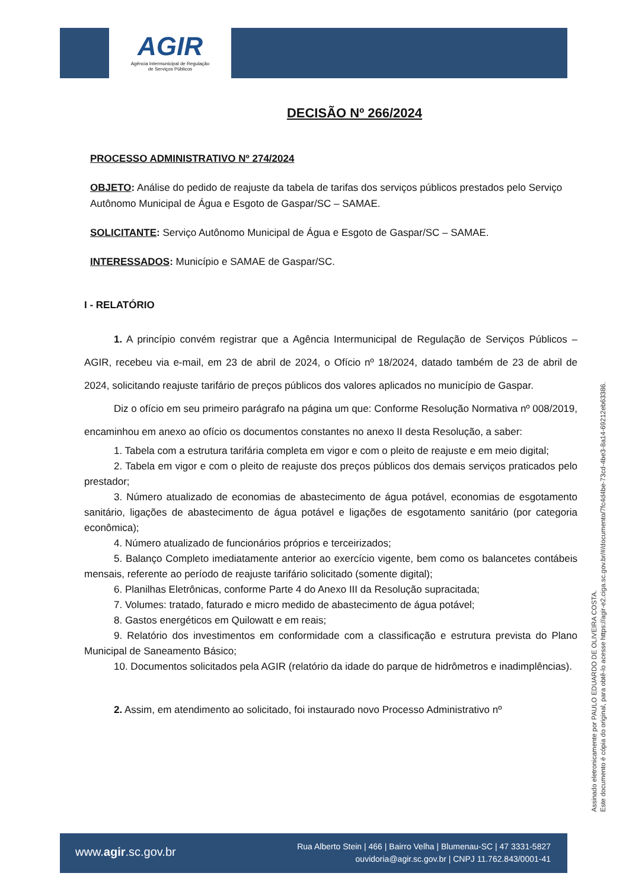AGIR
Agência Intermunicipal de Regulação
de Serviços Públicos
DECISÃO Nº 266/2024
PROCESSO ADMINISTRATIVO Nº 274/2024
OBJETO: Análise do pedido de reajuste da tabela de tarifas dos serviços públicos prestados pelo Serviço Autônomo Municipal de Água e Esgoto de Gaspar/SC – SAMAE.
SOLICITANTE: Serviço Autônomo Municipal de Água e Esgoto de Gaspar/SC – SAMAE.
INTERESSADOS: Município e SAMAE de Gaspar/SC.
I - RELATÓRIO
1. A princípio convém registrar que a Agência Intermunicipal de Regulação de Serviços Públicos – AGIR, recebeu via e-mail, em 23 de abril de 2024, o Ofício nº 18/2024, datado também de 23 de abril de 2024, solicitando reajuste tarifário de preços públicos dos valores aplicados no município de Gaspar.
Diz o ofício em seu primeiro parágrafo na página um que: Conforme Resolução Normativa nº 008/2019, encaminhou em anexo ao ofício os documentos constantes no anexo II desta Resolução, a saber:
1. Tabela com a estrutura tarifária completa em vigor e com o pleito de reajuste e em meio digital;
2. Tabela em vigor e com o pleito de reajuste dos preços públicos dos demais serviços praticados pelo prestador;
3. Número atualizado de economias de abastecimento de água potável, economias de esgotamento sanitário, ligações de abastecimento de água potável e ligações de esgotamento sanitário (por categoria econômica);
4. Número atualizado de funcionários próprios e terceirizados;
5. Balanço Completo imediatamente anterior ao exercício vigente, bem como os balancetes contábeis mensais, referente ao período de reajuste tarifário solicitado (somente digital);
6. Planilhas Eletrônicas, conforme Parte 4 do Anexo III da Resolução supracitada;
7. Volumes: tratado, faturado e micro medido de abastecimento de água potável;
8. Gastos energéticos em Quilowatt e em reais;
9. Relatório dos investimentos em conformidade com a classificação e estrutura prevista do Plano Municipal de Saneamento Básico;
10. Documentos solicitados pela AGIR (relatório da idade do parque de hidrômetros e inadimplências).
2. Assim, em atendimento ao solicitado, foi instaurado novo Processo Administrativo nº
Assinado eletronicamente por PAULO EDUARDO DE OLIVEIRA COSTA.
Este documento é cópia do original, para obtê-lo acesse https://agir-e2.ciga.sc.gov.br/#/documento/7fc4d4be-73cd-4be3-8a14-69212eb63386.
www.agir.sc.gov.br
Rua Alberto Stein | 466 | Bairro Velha | Blumenau-SC | 47 3331-5827
ouvidoria@agir.sc.gov.br | CNPJ 11.762.843/0001-41